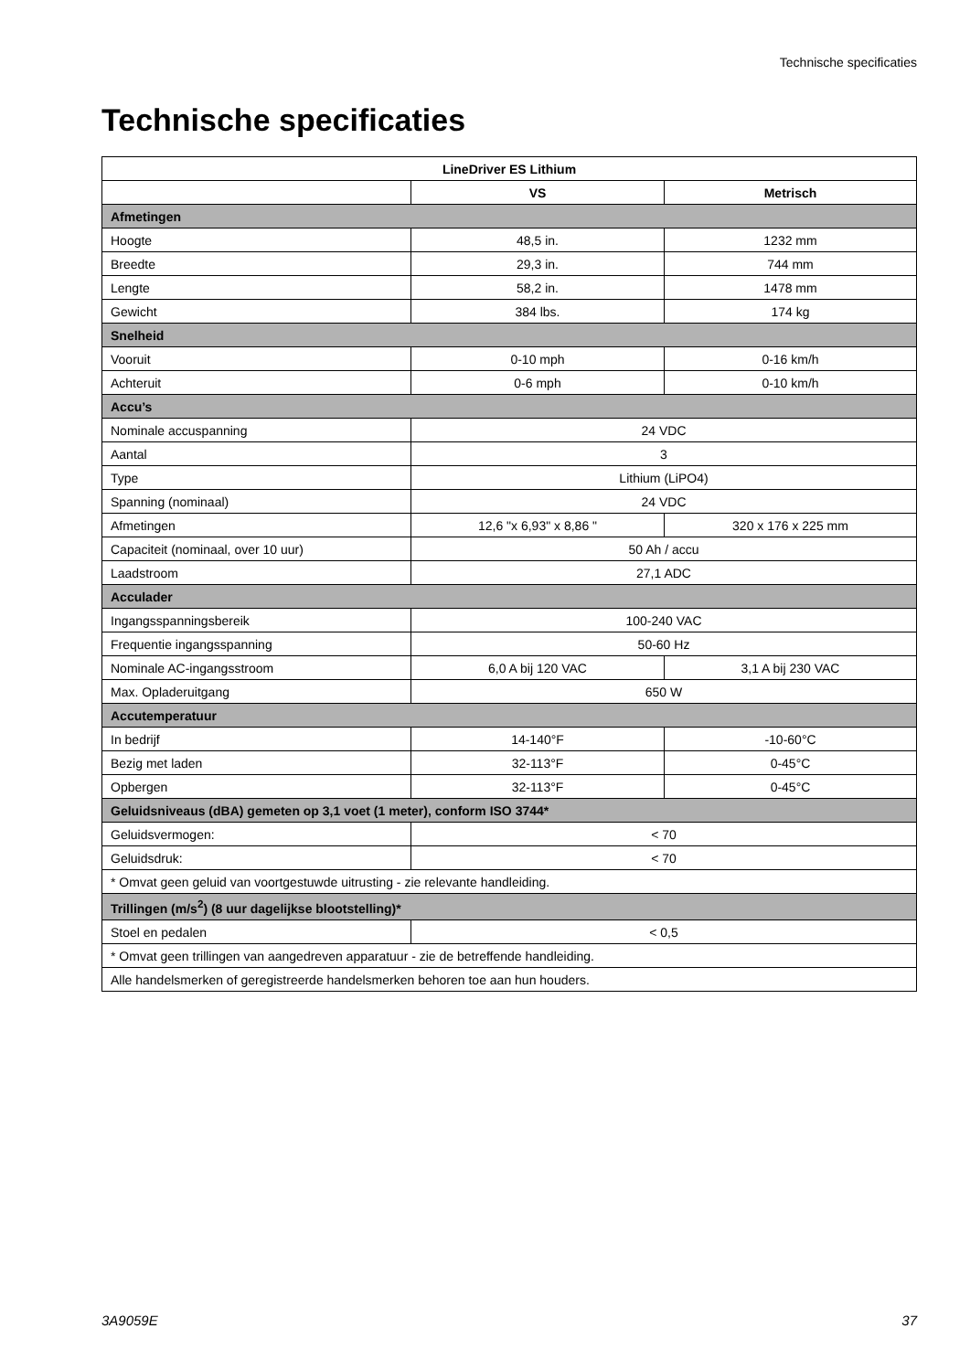Technische specificaties
Technische specificaties
| LineDriver ES Lithium | | |
| --- | --- | --- |
| | VS | Metrisch |
| Afmetingen | | |
| Hoogte | 48,5 in. | 1232 mm |
| Breedte | 29,3 in. | 744 mm |
| Lengte | 58,2 in. | 1478 mm |
| Gewicht | 384 lbs. | 174 kg |
| Snelheid | | |
| Vooruit | 0-10 mph | 0-16 km/h |
| Achteruit | 0-6 mph | 0-10 km/h |
| Accu’s | | |
| Nominale accuspanning | 24 VDC | |
| Aantal | 3 | |
| Type | Lithium (LiPO4) | |
| Spanning (nominaal) | 24 VDC | |
| Afmetingen | 12,6 "x 6,93" x 8,86 " | 320 x 176 x 225 mm |
| Capaciteit (nominaal, over 10 uur) | 50 Ah / accu | |
| Laadstroom | 27,1 ADC | |
| Acculader | | |
| Ingangsspanningsbereik | 100-240 VAC | |
| Frequentie ingangsspanning | 50-60 Hz | |
| Nominale AC-ingangsstroom | 6,0 A bij 120 VAC | 3,1 A bij 230 VAC |
| Max. Opladeruitgang | 650 W | |
| Accutemperatuur | | |
| In bedrijf | 14-140°F | -10-60°C |
| Bezig met laden | 32-113°F | 0-45°C |
| Opbergen | 32-113°F | 0-45°C |
| Geluidsniveaus (dBA) gemeten op 3,1 voet (1 meter), conform ISO 3744* | | |
| Geluidsvermogen: | < 70 | |
| Geluidsdruk: | < 70 | |
| * Omvat geen geluid van voortgestuwde uitrusting - zie relevante handleiding. | | |
| Trillingen (m/s<sup>2</sup>) (8 uur dagelijkse blootstelling)* | | |
| Stoel en pedalen | < 0,5 | |
| * Omvat geen trillingen van aangedreven apparatuur - zie de betreffende handleiding. | | |
| Alle handelsmerken of geregistreerde handelsmerken behoren toe aan hun houders. | | |
3A9059E 37